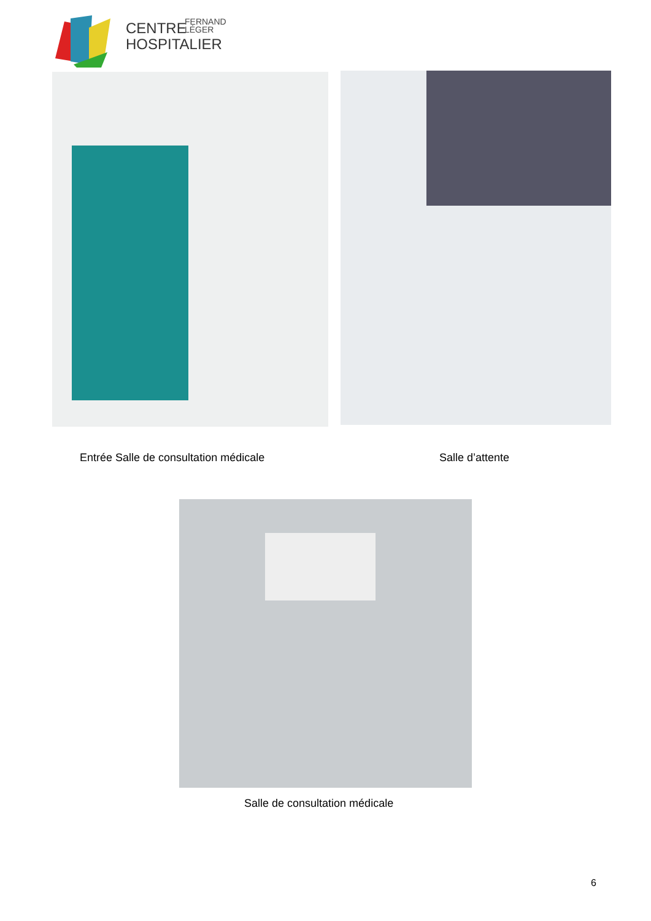CENTRE
HOSPITALIER
FERNAND
LÉGER
Entrée Salle de consultation médicale
Salle d’attente
Salle de consultation médicale
6